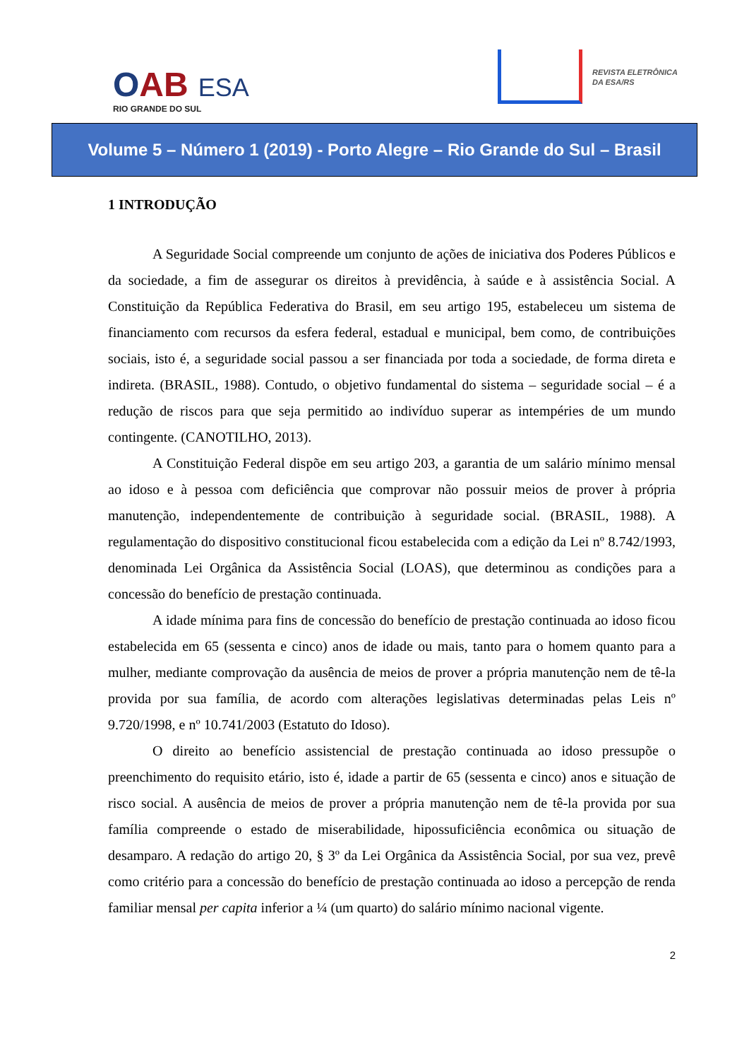OAB ESA
RIO GRANDE DO SUL
REVISTA ELETRÔNICA
DA ESA/RS
Volume 5 – Número 1 (2019) - Porto Alegre – Rio Grande do Sul – Brasil
1 INTRODUÇÃO
A Seguridade Social compreende um conjunto de ações de iniciativa dos Poderes Públicos e da sociedade, a fim de assegurar os direitos à previdência, à saúde e à assistência Social. A Constituição da República Federativa do Brasil, em seu artigo 195, estabeleceu um sistema de financiamento com recursos da esfera federal, estadual e municipal, bem como, de contribuições sociais, isto é, a seguridade social passou a ser financiada por toda a sociedade, de forma direta e indireta. (BRASIL, 1988). Contudo, o objetivo fundamental do sistema – seguridade social – é a redução de riscos para que seja permitido ao indivíduo superar as intempéries de um mundo contingente. (CANOTILHO, 2013).
A Constituição Federal dispõe em seu artigo 203, a garantia de um salário mínimo mensal ao idoso e à pessoa com deficiência que comprovar não possuir meios de prover à própria manutenção, independentemente de contribuição à seguridade social. (BRASIL, 1988). A regulamentação do dispositivo constitucional ficou estabelecida com a edição da Lei nº 8.742/1993, denominada Lei Orgânica da Assistência Social (LOAS), que determinou as condições para a concessão do benefício de prestação continuada.
A idade mínima para fins de concessão do benefício de prestação continuada ao idoso ficou estabelecida em 65 (sessenta e cinco) anos de idade ou mais, tanto para o homem quanto para a mulher, mediante comprovação da ausência de meios de prover a própria manutenção nem de tê-la provida por sua família, de acordo com alterações legislativas determinadas pelas Leis nº 9.720/1998, e nº 10.741/2003 (Estatuto do Idoso).
O direito ao benefício assistencial de prestação continuada ao idoso pressupõe o preenchimento do requisito etário, isto é, idade a partir de 65 (sessenta e cinco) anos e situação de risco social. A ausência de meios de prover a própria manutenção nem de tê-la provida por sua família compreende o estado de miserabilidade, hipossuficiência econômica ou situação de desamparo. A redação do artigo 20, § 3º da Lei Orgânica da Assistência Social, por sua vez, prevê como critério para a concessão do benefício de prestação continuada ao idoso a percepção de renda familiar mensal per capita inferior a ¼ (um quarto) do salário mínimo nacional vigente.
2